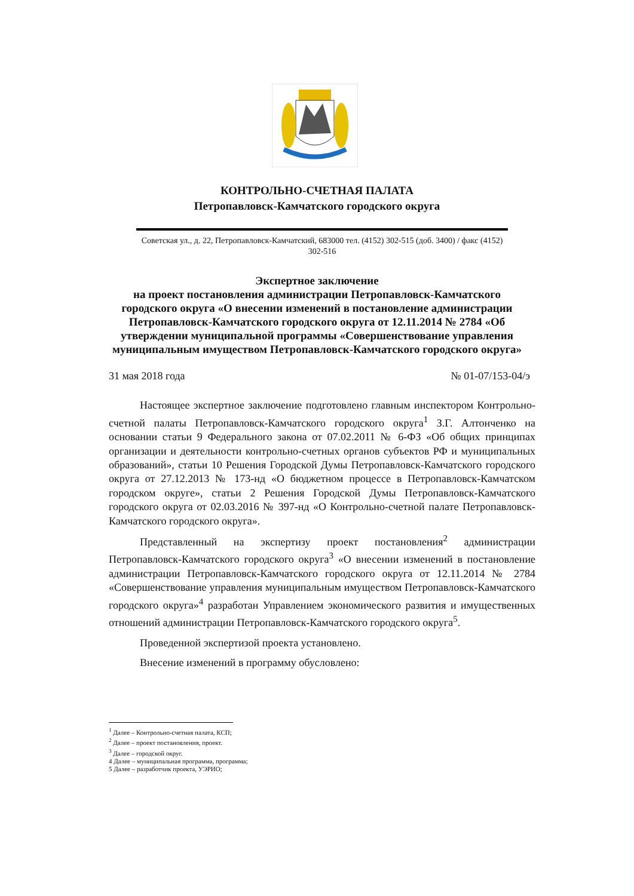КОНТРОЛЬНО-СЧЕТНАЯ ПАЛАТА
Петропавловск-Камчатского городского округа
Советская ул., д. 22, Петропавловск-Камчатский, 683000 тел. (4152) 302-515 (доб. 3400) / факс (4152) 302-516
Экспертное заключение
на проект постановления администрации Петропавловск-Камчатского городского округа «О внесении изменений в постановление администрации Петропавловск-Камчатского городского округа от 12.11.2014 № 2784 «Об утверждении муниципальной программы «Совершенствование управления муниципальным имуществом Петропавловск-Камчатского городского округа»
31 мая 2018 года № 01-07/153-04/э
Настоящее экспертное заключение подготовлено главным инспектором Контрольно-счетной палаты Петропавловск-Камчатского городского округа<sup>1</sup> З.Г. Алтонченко на основании статьи 9 Федерального закона от 07.02.2011 № 6-ФЗ «Об общих принципах организации и деятельности контрольно-счетных органов субъектов РФ и муниципальных образований», статьи 10 Решения Городской Думы Петропавловск-Камчатского городского округа от 27.12.2013 № 173-нд «О бюджетном процессе в Петропавловск-Камчатском городском округе», статьи 2 Решения Городской Думы Петропавловск-Камчатского городского округа от 02.03.2016 № 397-нд «О Контрольно-счетной палате Петропавловск-Камчатского городского округа».
Представленный на экспертизу проект постановления<sup>2</sup> администрации Петропавловск-Камчатского городского округа<sup>3</sup> «О внесении изменений в постановление администрации Петропавловск-Камчатского городского округа от 12.11.2014 № 2784 «Совершенствование управления муниципальным имуществом Петропавловск-Камчатского городского округа»<sup>4</sup> разработан Управлением экономического развития и имущественных отношений администрации Петропавловск-Камчатского городского округа<sup>5</sup>.
Проведенной экспертизой проекта установлено.
Внесение изменений в программу обусловлено:
<sup>1</sup> Далее – Контрольно-счетная палата, КСП;
<sup>2</sup> Далее – проект постановления, проект.
<sup>3</sup> Далее – городской округ.
4 Далее – муниципальная программа, программа;
5 Далее – разработчик проекта, УЭРИО;